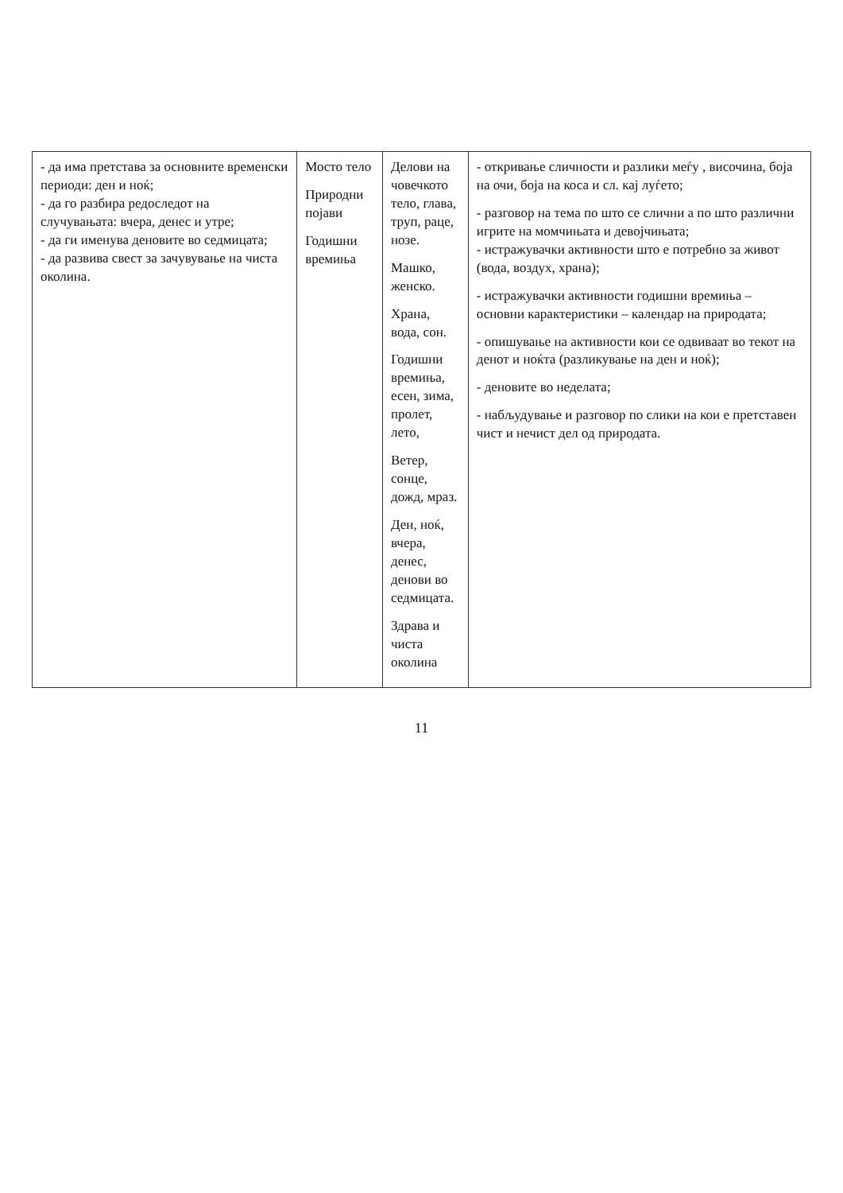| - да има претстава за основните временски периоди: ден и ноќ; - да го разбира редоследот на случувањата: вчера, денес и утре; - да ги именува деновите во седмицата; - да развива свест за зачувување на чиста околина. | Мосто тело Природни појави Годишни времиња | Делови на човечкото тело, глава, труп, раце, нозе. Машко, женско. Храна, вода, сон. Годишни времиња, есен, зима, пролет, лето, Ветер, сонце, дожд, мраз. Ден, ноќ, вчера, денес, денови во седмицата. Здрава и чиста околина | - откривање сличности и разлики меѓу , височина, боја на очи, боја на коса и сл. кај луѓето; - разговор на тема по што се слични а по што различни игрите на момчињата и девојчињата; - истражувачки активности што е потребно за живот (вода, воздух, храна); - истражувачки активности годишни времиња – основни карактеристики – календар на природата; - опишување на активности кои се одвиваат во текот на денот и ноќта (разликување на ден и ноќ); - деновите во неделата; - набљудување и разговор по слики на кои е претставен чист и нечист дел од природата. |
11